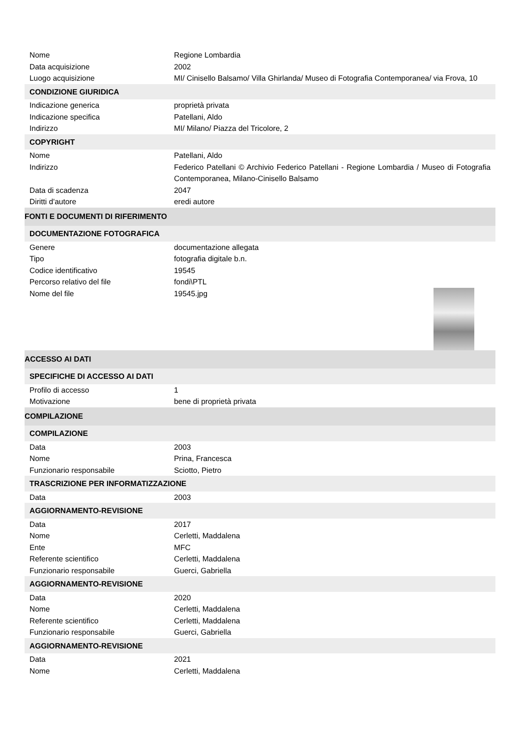| Nome | Regione Lombardia |
| Data acquisizione | 2002 |
| Luogo acquisizione | MI/ Cinisello Balsamo/ Villa Ghirlanda/ Museo di Fotografia Contemporanea/ via Frova, 10 |
| CONDIZIONE GIURIDICA | |
| Indicazione generica | proprietà privata |
| Indicazione specifica | Patellani, Aldo |
| Indirizzo | MI/ Milano/ Piazza del Tricolore, 2 |
| COPYRIGHT | |
| Nome | Patellani, Aldo |
| Indirizzo | Federico Patellani © Archivio Federico Patellani - Regione Lombardia / Museo di Fotografia Contemporanea, Milano-Cinisello Balsamo |
| Data di scadenza | 2047 |
| Diritti d'autore | eredi autore |
| FONTI E DOCUMENTI DI RIFERIMENTO | |
| DOCUMENTAZIONE FOTOGRAFICA | |
| Genere | documentazione allegata |
| Tipo | fotografia digitale b.n. |
| Codice identificativo | 19545 |
| Percorso relativo del file | fondi\PTL |
| Nome del file | 19545.jpg |
| ACCESSO AI DATI | |
| SPECIFICHE DI ACCESSO AI DATI | |
| Profilo di accesso | 1 |
| Motivazione | bene di proprietà privata |
| COMPILAZIONE | |
| COMPILAZIONE | |
| Data | 2003 |
| Nome | Prina, Francesca |
| Funzionario responsabile | Sciotto, Pietro |
| TRASCRIZIONE PER INFORMATIZZAZIONE | |
| Data | 2003 |
| AGGIORNAMENTO-REVISIONE | |
| Data | 2017 |
| Nome | Cerletti, Maddalena |
| Ente | MFC |
| Referente scientifico | Cerletti, Maddalena |
| Funzionario responsabile | Guerci, Gabriella |
| AGGIORNAMENTO-REVISIONE | |
| Data | 2020 |
| Nome | Cerletti, Maddalena |
| Referente scientifico | Cerletti, Maddalena |
| Funzionario responsabile | Guerci, Gabriella |
| AGGIORNAMENTO-REVISIONE | |
| Data | 2021 |
| Nome | Cerletti, Maddalena |